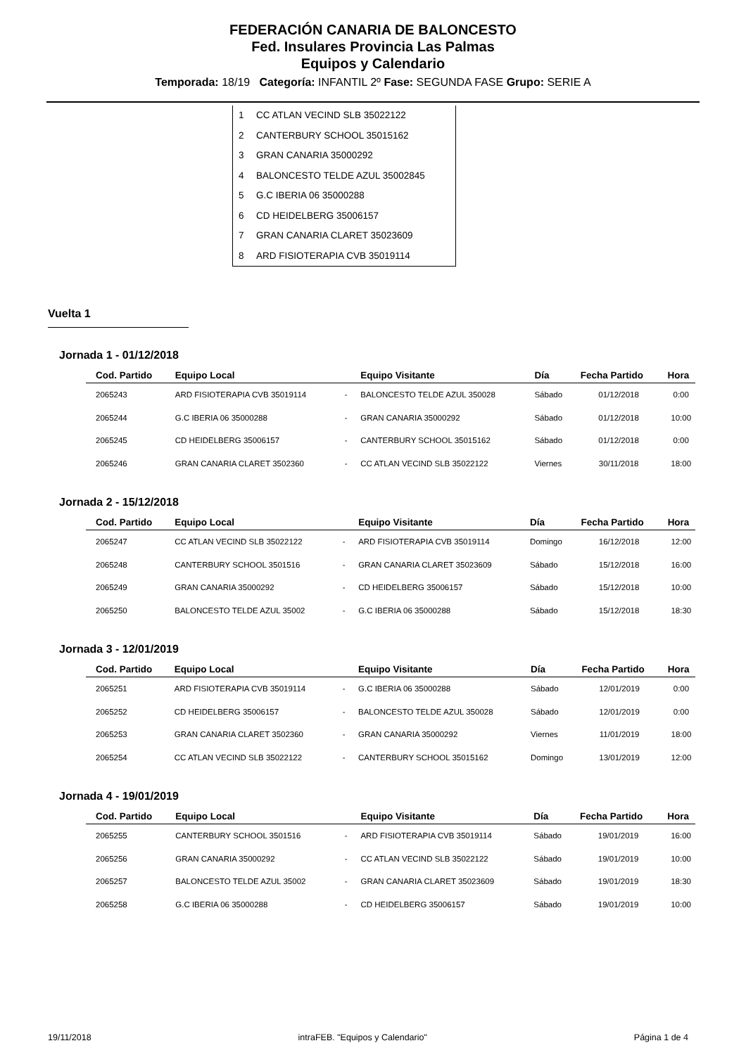FEDERACIÓN CANARIA DE BALONCESTO
Fed. Insulares Provincia Las Palmas
Equipos y Calendario
Temporada: 18/19 Categoría: INFANTIL 2º Fase: SEGUNDA FASE Grupo: SERIE A
1 CC ATLAN VECIND SLB 35022122
2 CANTERBURY SCHOOL 35015162
3 GRAN CANARIA 35000292
4 BALONCESTO TELDE AZUL 35002845
5 G.C IBERIA 06 35000288
6 CD HEIDELBERG 35006157
7 GRAN CANARIA CLARET 35023609
8 ARD FISIOTERAPIA CVB 35019114
Vuelta 1
Jornada 1 - 01/12/2018
| Cod. Partido | Equipo Local | | Equipo Visitante | Día | Fecha Partido | Hora |
| --- | --- | --- | --- | --- | --- | --- |
| 2065243 | ARD FISIOTERAPIA CVB 35019114 | - | BALONCESTO TELDE AZUL 350028 | Sábado | 01/12/2018 | 0:00 |
| 2065244 | G.C IBERIA 06 35000288 | - | GRAN CANARIA 35000292 | Sábado | 01/12/2018 | 10:00 |
| 2065245 | CD HEIDELBERG 35006157 | - | CANTERBURY SCHOOL 35015162 | Sábado | 01/12/2018 | 0:00 |
| 2065246 | GRAN CANARIA CLARET 3502360 | - | CC ATLAN VECIND SLB 35022122 | Viernes | 30/11/2018 | 18:00 |
Jornada 2 - 15/12/2018
| Cod. Partido | Equipo Local | | Equipo Visitante | Día | Fecha Partido | Hora |
| --- | --- | --- | --- | --- | --- | --- |
| 2065247 | CC ATLAN VECIND SLB 35022122 | - | ARD FISIOTERAPIA CVB 35019114 | Domingo | 16/12/2018 | 12:00 |
| 2065248 | CANTERBURY SCHOOL 3501516 | - | GRAN CANARIA CLARET 35023609 | Sábado | 15/12/2018 | 16:00 |
| 2065249 | GRAN CANARIA 35000292 | - | CD HEIDELBERG 35006157 | Sábado | 15/12/2018 | 10:00 |
| 2065250 | BALONCESTO TELDE AZUL 35002 | - | G.C IBERIA 06 35000288 | Sábado | 15/12/2018 | 18:30 |
Jornada 3 - 12/01/2019
| Cod. Partido | Equipo Local | | Equipo Visitante | Día | Fecha Partido | Hora |
| --- | --- | --- | --- | --- | --- | --- |
| 2065251 | ARD FISIOTERAPIA CVB 35019114 | - | G.C IBERIA 06 35000288 | Sábado | 12/01/2019 | 0:00 |
| 2065252 | CD HEIDELBERG 35006157 | - | BALONCESTO TELDE AZUL 350028 | Sábado | 12/01/2019 | 0:00 |
| 2065253 | GRAN CANARIA CLARET 3502360 | - | GRAN CANARIA 35000292 | Viernes | 11/01/2019 | 18:00 |
| 2065254 | CC ATLAN VECIND SLB 35022122 | - | CANTERBURY SCHOOL 35015162 | Domingo | 13/01/2019 | 12:00 |
Jornada 4 - 19/01/2019
| Cod. Partido | Equipo Local | | Equipo Visitante | Día | Fecha Partido | Hora |
| --- | --- | --- | --- | --- | --- | --- |
| 2065255 | CANTERBURY SCHOOL 3501516 | - | ARD FISIOTERAPIA CVB 35019114 | Sábado | 19/01/2019 | 16:00 |
| 2065256 | GRAN CANARIA 35000292 | - | CC ATLAN VECIND SLB 35022122 | Sábado | 19/01/2019 | 10:00 |
| 2065257 | BALONCESTO TELDE AZUL 35002 | - | GRAN CANARIA CLARET 35023609 | Sábado | 19/01/2019 | 18:30 |
| 2065258 | G.C IBERIA 06 35000288 | - | CD HEIDELBERG 35006157 | Sábado | 19/01/2019 | 10:00 |
19/11/2018 intraFEB. "Equipos y Calendario" Página 1 de 4